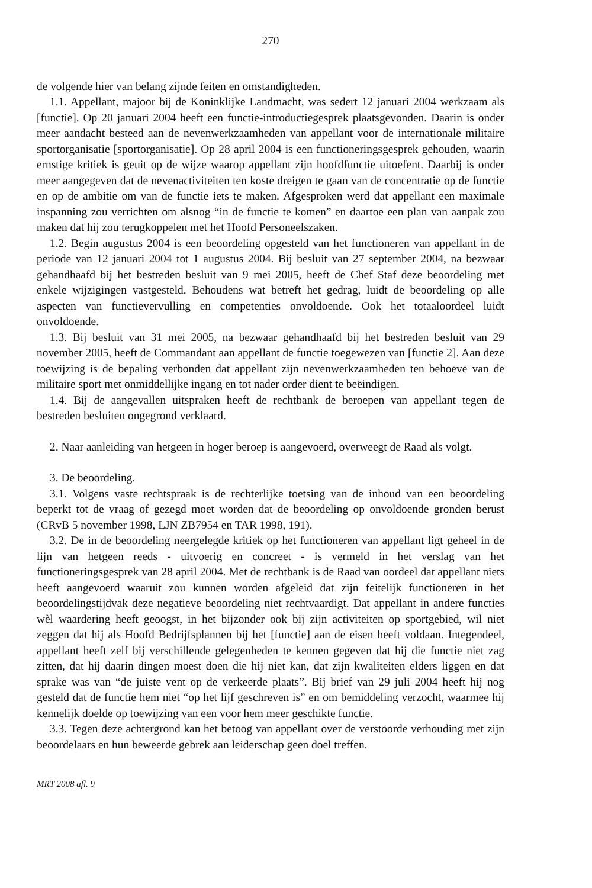270
de volgende hier van belang zijnde feiten en omstandigheden.
1.1. Appellant, majoor bij de Koninklijke Landmacht, was sedert 12 januari 2004 werkzaam als [functie]. Op 20 januari 2004 heeft een functie-introductiegesprek plaatsgevonden. Daarin is onder meer aandacht besteed aan de nevenwerkzaamheden van appellant voor de internationale militaire sportorganisatie [sportorganisatie]. Op 28 april 2004 is een functioneringsgesprek gehouden, waarin ernstige kritiek is geuit op de wijze waarop appellant zijn hoofdfunctie uitoefent. Daarbij is onder meer aangegeven dat de nevenactiviteiten ten koste dreigen te gaan van de concentratie op de functie en op de ambitie om van de functie iets te maken. Afgesproken werd dat appellant een maximale inspanning zou verrichten om alsnog “in de functie te komen” en daartoe een plan van aanpak zou maken dat hij zou terugkoppelen met het Hoofd Personeelszaken.
1.2. Begin augustus 2004 is een beoordeling opgesteld van het functioneren van appellant in de periode van 12 januari 2004 tot 1 augustus 2004. Bij besluit van 27 september 2004, na bezwaar gehandhaafd bij het bestreden besluit van 9 mei 2005, heeft de Chef Staf deze beoordeling met enkele wijzigingen vastgesteld. Behoudens wat betreft het gedrag, luidt de beoordeling op alle aspecten van functievervulling en competenties onvoldoende. Ook het totaaloordeel luidt onvoldoende.
1.3. Bij besluit van 31 mei 2005, na bezwaar gehandhaafd bij het bestreden besluit van 29 november 2005, heeft de Commandant aan appellant de functie toegewezen van [functie 2]. Aan deze toewijzing is de bepaling verbonden dat appellant zijn nevenwerkzaamheden ten behoeve van de militaire sport met onmiddellijke ingang en tot nader order dient te beëindigen.
1.4. Bij de aangevallen uitspraken heeft de rechtbank de beroepen van appellant tegen de bestreden besluiten ongegrond verklaard.
2. Naar aanleiding van hetgeen in hoger beroep is aangevoerd, overweegt de Raad als volgt.
3. De beoordeling.
3.1. Volgens vaste rechtspraak is de rechterlijke toetsing van de inhoud van een beoordeling beperkt tot de vraag of gezegd moet worden dat de beoordeling op onvoldoende gronden berust (CRvB 5 november 1998, LJN ZB7954 en TAR 1998, 191).
3.2. De in de beoordeling neergelegde kritiek op het functioneren van appellant ligt geheel in de lijn van hetgeen reeds - uitvoerig en concreet - is vermeld in het verslag van het functioneringsgesprek van 28 april 2004. Met de rechtbank is de Raad van oordeel dat appellant niets heeft aangevoerd waaruit zou kunnen worden afgeleid dat zijn feitelijk functioneren in het beoordelingstijdvak deze negatieve beoordeling niet rechtvaardigt. Dat appellant in andere functies wèl waardering heeft geoogst, in het bijzonder ook bij zijn activiteiten op sportgebied, wil niet zeggen dat hij als Hoofd Bedrijfsplannen bij het [functie] aan de eisen heeft voldaan. Integendeel, appellant heeft zelf bij verschillende gelegenheden te kennen gegeven dat hij die functie niet zag zitten, dat hij daarin dingen moest doen die hij niet kan, dat zijn kwaliteiten elders liggen en dat sprake was van “de juiste vent op de verkeerde plaats”. Bij brief van 29 juli 2004 heeft hij nog gesteld dat de functie hem niet “op het lijf geschreven is” en om bemiddeling verzocht, waarmee hij kennelijk doelde op toewijzing van een voor hem meer geschikte functie.
3.3. Tegen deze achtergrond kan het betoog van appellant over de verstoorde verhouding met zijn beoordelaars en hun beweerde gebrek aan leiderschap geen doel treffen.
MRT 2008 afl. 9